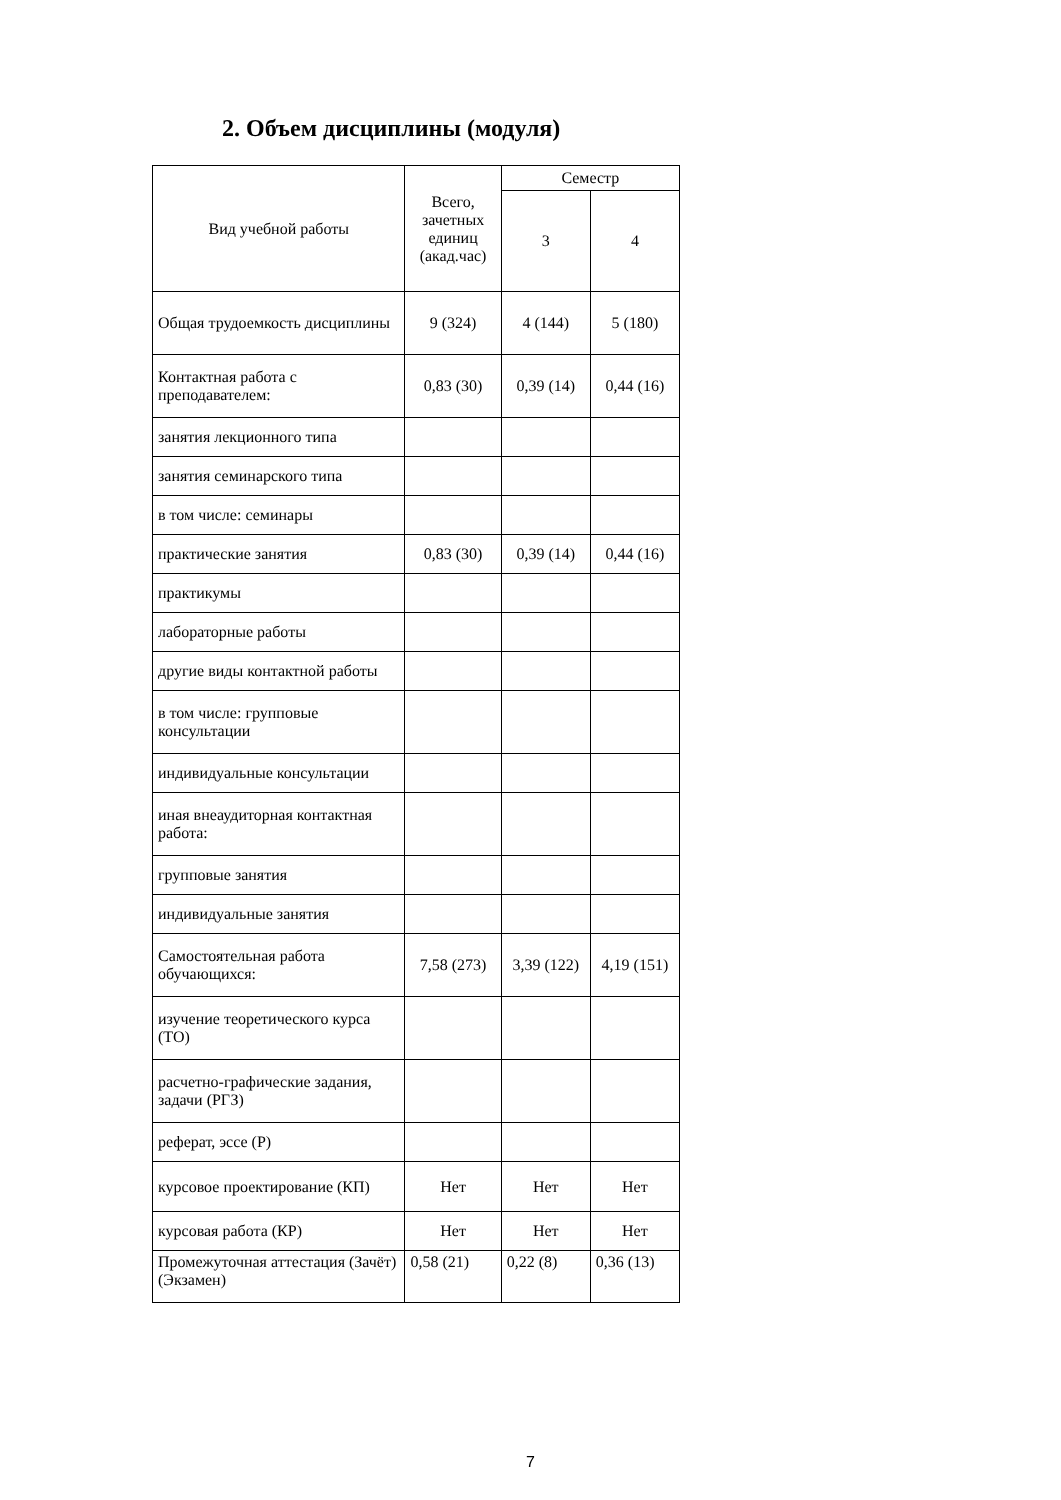2. Объем дисциплины (модуля)
| Вид учебной работы | Всего, зачетных единиц (акад.час) | Семестр | |
| --- | --- | --- | --- |
| | | 3 | 4 |
| Общая трудоемкость дисциплины | 9 (324) | 4 (144) | 5 (180) |
| Контактная работа с преподавателем: | 0,83 (30) | 0,39 (14) | 0,44 (16) |
| занятия лекционного типа | | | |
| занятия семинарского типа | | | |
| в том числе: семинары | | | |
| практические занятия | 0,83 (30) | 0,39 (14) | 0,44 (16) |
| практикумы | | | |
| лабораторные работы | | | |
| другие виды контактной работы | | | |
| в том числе: групповые консультации | | | |
| индивидуальные консультации | | | |
| иная внеаудиторная контактная работа: | | | |
| групповые занятия | | | |
| индивидуальные занятия | | | |
| Самостоятельная работа обучающихся: | 7,58 (273) | 3,39 (122) | 4,19 (151) |
| изучение теоретического курса (ТО) | | | |
| расчетно-графические задания, задачи (РГЗ) | | | |
| реферат, эссе (Р) | | | |
| курсовое проектирование (КП) | Нет | Нет | Нет |
| курсовая работа (КР) | Нет | Нет | Нет |
| Промежуточная аттестация (Зачёт) (Экзамен) | 0,58 (21) | 0,22 (8) | 0,36 (13) |
7